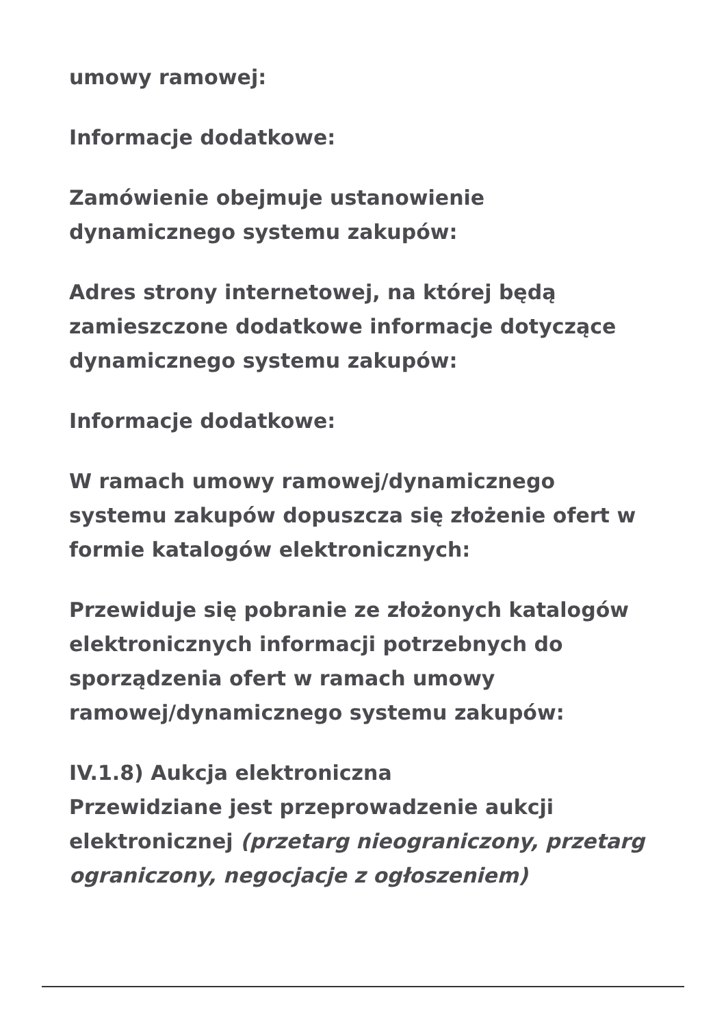umowy ramowej:
Informacje dodatkowe:
Zamówienie obejmuje ustanowienie dynamicznego systemu zakupów:
Adres strony internetowej, na której będą zamieszczone dodatkowe informacje dotyczące dynamicznego systemu zakupów:
Informacje dodatkowe:
W ramach umowy ramowej/dynamicznego systemu zakupów dopuszcza się złożenie ofert w formie katalogów elektronicznych:
Przewiduje się pobranie ze złożonych katalogów elektronicznych informacji potrzebnych do sporządzenia ofert w ramach umowy ramowej/dynamicznego systemu zakupów:
IV.1.8) Aukcja elektroniczna
Przewidziane jest przeprowadzenie aukcji elektronicznej (przetarg nieograniczony, przetarg ograniczony, negocjacje z ogłoszeniem)